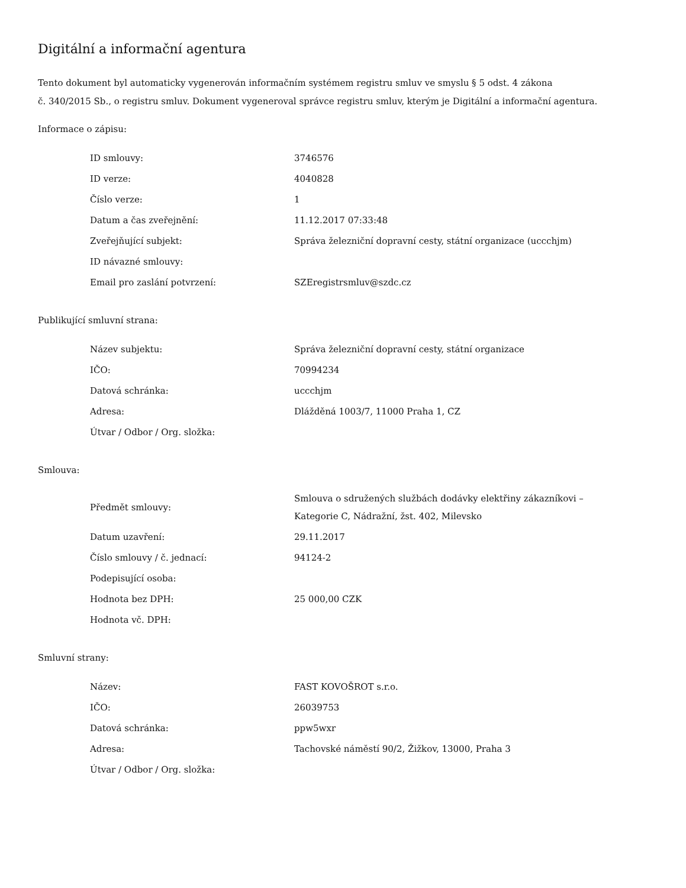Digitální a informační agentura
Tento dokument byl automaticky vygenerován informačním systémem registru smluv ve smyslu § 5 odst. 4 zákona
č. 340/2015 Sb., o registru smluv. Dokument vygeneroval správce registru smluv, kterým je Digitální a informační agentura.
Informace o zápisu:
| ID smlouvy: | 3746576 |
| ID verze: | 4040828 |
| Číslo verze: | 1 |
| Datum a čas zveřejnění: | 11.12.2017 07:33:48 |
| Zveřejňující subjekt: | Správa železniční dopravní cesty, státní organizace (uccchjm) |
| ID návazné smlouvy: | |
| Email pro zaslání potvrzení: | SZEregistrsmluv@szdc.cz |
Publikující smluvní strana:
| Název subjektu: | Správa železniční dopravní cesty, státní organizace |
| IČO: | 70994234 |
| Datová schránka: | uccchjm |
| Adresa: | Dlážděná 1003/7, 11000 Praha 1, CZ |
| Útvar / Odbor / Org. složka: | |
Smlouva:
| Předmět smlouvy: | Smlouva o sdružených službách dodávky elektřiny zákazníkovi – Kategorie C, Nádražní, žst. 402, Milevsko |
| Datum uzavření: | 29.11.2017 |
| Číslo smlouvy / č. jednací: | 94124-2 |
| Podepisující osoba: | |
| Hodnota bez DPH: | 25 000,00 CZK |
| Hodnota vč. DPH: | |
Smluvní strany:
| Název: | FAST KOVOŠROT s.r.o. |
| IČO: | 26039753 |
| Datová schránka: | ppw5wxr |
| Adresa: | Tachovské náměstí 90/2, Žižkov, 13000, Praha 3 |
| Útvar / Odbor / Org. složka: | |